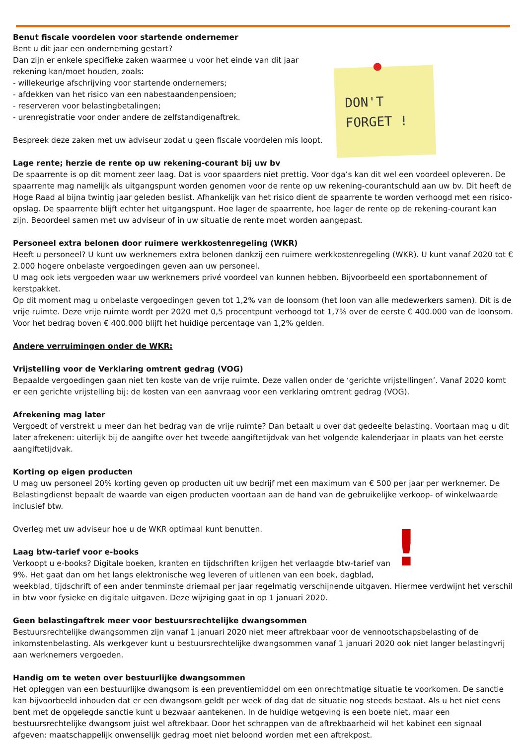DON'T
FORGET !
Benut fiscale voordelen voor startende ondernemer
Bent u dit jaar een onderneming gestart?
Dan zijn er enkele specifieke zaken waarmee u voor het einde van dit jaar rekening kan/moet houden, zoals:
- willekeurige afschrijving voor startende ondernemers;
- afdekken van het risico van een nabestaandenpensioen;
- reserveren voor belastingbetalingen;
- urenregistratie voor onder andere de zelfstandigenaftrek.
Bespreek deze zaken met uw adviseur zodat u geen fiscale voordelen mis loopt.
Lage rente; herzie de rente op uw rekening-courant bij uw bv
De spaarrente is op dit moment zeer laag. Dat is voor spaarders niet prettig. Voor dga’s kan dit wel een voordeel opleveren. De spaarrente mag namelijk als uitgangspunt worden genomen voor de rente op uw rekening-courantschuld aan uw bv. Dit heeft de Hoge Raad al bijna twintig jaar geleden beslist. Afhankelijk van het risico dient de spaarrente te worden verhoogd met een risico-opslag. De spaarrente blijft echter het uitgangspunt. Hoe lager de spaarrente, hoe lager de rente op de rekening-courant kan zijn. Beoordeel samen met uw adviseur of in uw situatie de rente moet worden aangepast.
Personeel extra belonen door ruimere werkkostenregeling (WKR)
Heeft u personeel? U kunt uw werknemers extra belonen dankzij een ruimere werkkostenregeling (WKR). U kunt vanaf 2020 tot € 2.000 hogere onbelaste vergoedingen geven aan uw personeel.
U mag ook iets vergoeden waar uw werknemers privé voordeel van kunnen hebben. Bijvoorbeeld een sportabonnement of kerstpakket.
Op dit moment mag u onbelaste vergoedingen geven tot 1,2% van de loonsom (het loon van alle medewerkers samen). Dit is de vrije ruimte. Deze vrije ruimte wordt per 2020 met 0,5 procentpunt verhoogd tot 1,7% over de eerste € 400.000 van de loonsom. Voor het bedrag boven € 400.000 blijft het huidige percentage van 1,2% gelden.
Andere verruimingen onder de WKR:
Vrijstelling voor de Verklaring omtrent gedrag (VOG)
Bepaalde vergoedingen gaan niet ten koste van de vrije ruimte. Deze vallen onder de ‘gerichte vrijstellingen’. Vanaf 2020 komt er een gerichte vrijstelling bij: de kosten van een aanvraag voor een verklaring omtrent gedrag (VOG).
Afrekening mag later
Vergoedt of verstrekt u meer dan het bedrag van de vrije ruimte? Dan betaalt u over dat gedeelte belasting. Voortaan mag u dit later afrekenen: uiterlijk bij de aangifte over het tweede aangiftetijdvak van het volgende kalenderjaar in plaats van het eerste aangiftetijdvak.
Korting op eigen producten
U mag uw personeel 20% korting geven op producten uit uw bedrijf met een maximum van € 500 per jaar per werknemer. De Belastingdienst bepaalt de waarde van eigen producten voortaan aan de hand van de gebruikelijke verkoop- of winkelwaarde inclusief btw.
!
Overleg met uw adviseur hoe u de WKR optimaal kunt benutten.
Laag btw-tarief voor e-books
Verkoopt u e-books? Digitale boeken, kranten en tijdschriften krijgen het verlaagde btw-tarief van 9%. Het gaat dan om het langs elektronische weg leveren of uitlenen van een boek, dagblad, weekblad, tijdschrift of een ander tenminste driemaal per jaar regelmatig verschijnende uitgaven. Hiermee verdwijnt het verschil in btw voor fysieke en digitale uitgaven. Deze wijziging gaat in op 1 januari 2020.
Geen belastingaftrek meer voor bestuursrechtelijke dwangsommen
Bestuursrechtelijke dwangsommen zijn vanaf 1 januari 2020 niet meer aftrekbaar voor de vennootschapsbelasting of de inkomstenbelasting. Als werkgever kunt u bestuursrechtelijke dwangsommen vanaf 1 januari 2020 ook niet langer belastingvrij aan werknemers vergoeden.
Handig om te weten over bestuurlijke dwangsommen
Het opleggen van een bestuurlijke dwangsom is een preventiemiddel om een onrechtmatige situatie te voorkomen. De sanctie kan bijvoorbeeld inhouden dat er een dwangsom geldt per week of dag dat de situatie nog steeds bestaat. Als u het niet eens bent met de opgelegde sanctie kunt u bezwaar aantekenen. In de huidige wetgeving is een boete niet, maar een bestuursrechtelijke dwangsom juist wel aftrekbaar. Door het schrappen van de aftrekbaarheid wil het kabinet een signaal afgeven: maatschappelijk onwenselijk gedrag moet niet beloond worden met een aftrekpost.